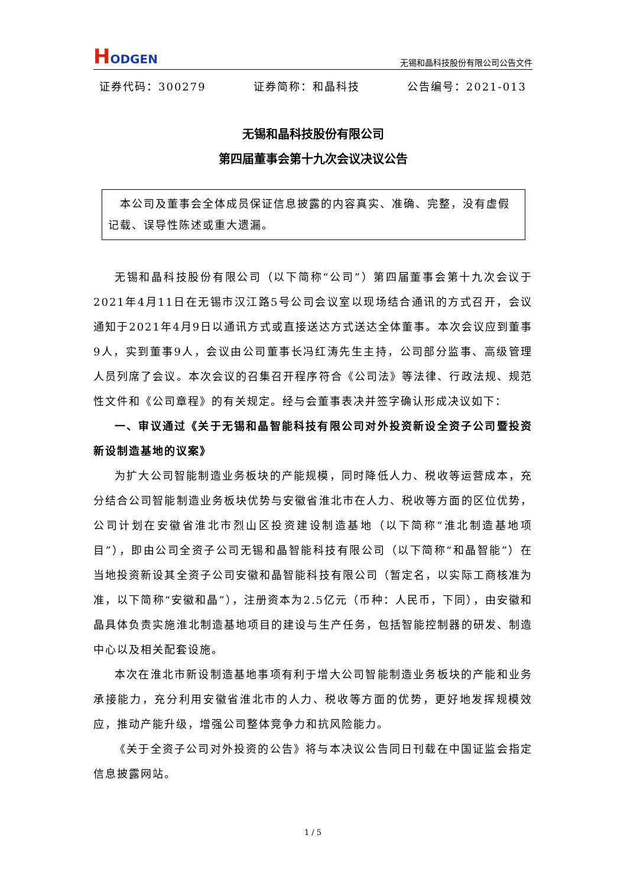HODGEN
无锡和晶科技股份有限公司公告文件
证券代码：300279 证券简称：和晶科技 公告编号：2021-013
无锡和晶科技股份有限公司
第四届董事会第十九次会议决议公告
 本公司及董事会全体成员保证信息披露的内容真实、准确、完整，没有虚假记载、误导性陈述或重大遗漏。
无锡和晶科技股份有限公司（以下简称“公司”）第四届董事会第十九次会议于2021年4月11日在无锡市汉江路5号公司会议室以现场结合通讯的方式召开，会议通知于2021年4月9日以通讯方式或直接送达方式送达全体董事。本次会议应到董事9人，实到董事9人，会议由公司董事长冯红涛先生主持，公司部分监事、高级管理人员列席了会议。本次会议的召集召开程序符合《公司法》等法律、行政法规、规范性文件和《公司章程》的有关规定。经与会董事表决并签字确认形成决议如下：
一、审议通过《关于无锡和晶智能科技有限公司对外投资新设全资子公司暨投资新设制造基地的议案》
为扩大公司智能制造业务板块的产能规模，同时降低人力、税收等运营成本，充分结合公司智能制造业务板块优势与安徽省淮北市在人力、税收等方面的区位优势，公司计划在安徽省淮北市烈山区投资建设制造基地（以下简称“淮北制造基地项目”），即由公司全资子公司无锡和晶智能科技有限公司（以下简称“和晶智能”）在当地投资新设其全资子公司安徽和晶智能科技有限公司（暂定名，以实际工商核准为准，以下简称“安徽和晶”），注册资本为2.5亿元（币种：人民币，下同），由安徽和晶具体负责实施淮北制造基地项目的建设与生产任务，包括智能控制器的研发、制造中心以及相关配套设施。
本次在淮北市新设制造基地事项有利于增大公司智能制造业务板块的产能和业务承接能力，充分利用安徽省淮北市的人力、税收等方面的优势，更好地发挥规模效应，推动产能升级，增强公司整体竞争力和抗风险能力。
《关于全资子公司对外投资的公告》将与本决议公告同日刊载在中国证监会指定信息披露网站。
1 / 5